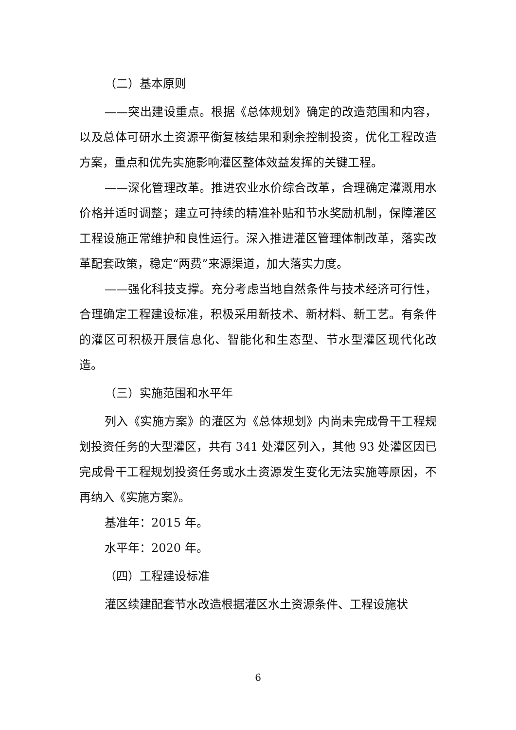（二）基本原则
——突出建设重点。根据《总体规划》确定的改造范围和内容，以及总体可研水土资源平衡复核结果和剩余控制投资，优化工程改造方案，重点和优先实施影响灌区整体效益发挥的关键工程。
——深化管理改革。推进农业水价综合改革，合理确定灌溉用水价格并适时调整；建立可持续的精准补贴和节水奖励机制，保障灌区工程设施正常维护和良性运行。深入推进灌区管理体制改革，落实改革配套政策，稳定“两费”来源渠道，加大落实力度。
——强化科技支撑。充分考虑当地自然条件与技术经济可行性，合理确定工程建设标准，积极采用新技术、新材料、新工艺。有条件的灌区可积极开展信息化、智能化和生态型、节水型灌区现代化改造。
（三）实施范围和水平年
列入《实施方案》的灌区为《总体规划》内尚未完成骨干工程规划投资任务的大型灌区，共有 341 处灌区列入，其他 93 处灌区因已完成骨干工程规划投资任务或水土资源发生变化无法实施等原因，不再纳入《实施方案》。
基准年：2015 年。
水平年：2020 年。
（四）工程建设标准
灌区续建配套节水改造根据灌区水土资源条件、工程设施状
6